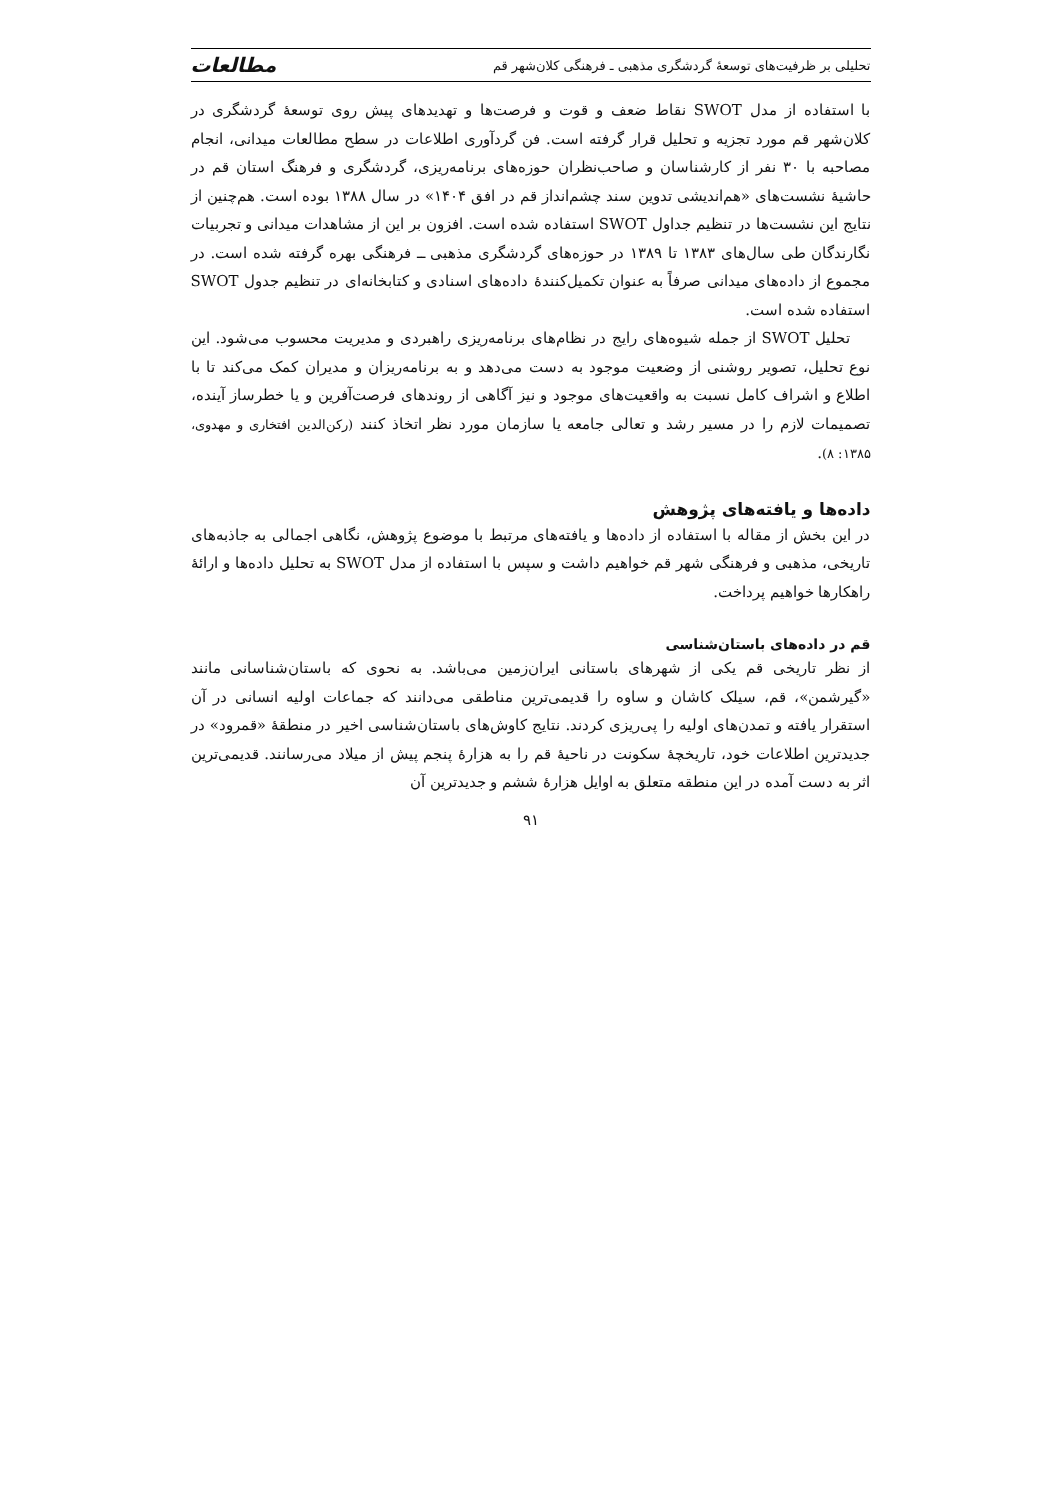تحلیلی بر ظرفیت‌های توسعهٔ گردشگری مذهبی ـ فرهنگی کلان‌شهر قم مطالعات
با استفاده از مدل SWOT نقاط ضعف و قوت و فرصت‌ها و تهدیدهای پیش روی توسعهٔ گردشگری در کلان‌شهر قم مورد تجزیه و تحلیل قرار گرفته است. فن گردآوری اطلاعات در سطح مطالعات میدانی، انجام مصاحبه با ۳۰ نفر از کارشناسان و صاحب‌نظران حوزه‌های برنامه‌ریزی، گردشگری و فرهنگ استان قم در حاشیهٔ نشست‌های «هم‌اندیشی تدوین سند چشم‌انداز قم در افق ۱۴۰۴» در سال ۱۳۸۸ بوده است. هم‌چنین از نتایج این نشست‌ها در تنظیم جداول SWOT استفاده شده است. افزون بر این از مشاهدات میدانی و تجربیات نگارندگان طی سال‌های ۱۳۸۳ تا ۱۳۸۹ در حوزه‌های گردشگری مذهبی ــ فرهنگی بهره گرفته شده است. در مجموع از داده‌های میدانی صرفاً به عنوان تکمیل‌کنندهٔ داده‌های اسنادی و کتابخانه‌ای در تنظیم جدول SWOT استفاده شده است.
تحلیل SWOT از جمله شیوه‌های رایج در نظام‌های برنامه‌ریزی راهبردی و مدیریت محسوب می‌شود. این نوع تحلیل، تصویر روشنی از وضعیت موجود به دست می‌دهد و به برنامه‌ریزان و مدیران کمک می‌کند تا با اطلاع و اشراف کامل نسبت به واقعیت‌های موجود و نیز آگاهی از روندهای فرصت‌آفرین و یا خطرساز آینده، تصمیمات لازم را در مسیر رشد و تعالی جامعه یا سازمان مورد نظر اتخاذ کنند (رکن‌الدین افتخاری و مهدوی، ۱۳۸۵: ۸).
داده‌ها و یافته‌های پژوهش
در این بخش از مقاله با استفاده از داده‌ها و یافته‌های مرتبط با موضوع پژوهش، نگاهی اجمالی به جاذبه‌های تاریخی، مذهبی و فرهنگی شهر قم خواهیم داشت و سپس با استفاده از مدل SWOT به تحلیل داده‌ها و ارائهٔ راهکارها خواهیم پرداخت.
قم در داده‌های باستان‌شناسی
از نظر تاریخی قم یکی از شهرهای باستانی ایران‌زمین می‌باشد. به نحوی که باستان‌شناسانی مانند «گیرشمن»، قم، سیلک کاشان و ساوه را قدیمی‌ترین مناطقی می‌دانند که جماعات اولیه انسانی در آن استقرار یافته و تمدن‌های اولیه را پی‌ریزی کردند. نتایج کاوش‌های باستان‌شناسی اخیر در منطقهٔ «قمرود» در جدیدترین اطلاعات خود، تاریخچهٔ سکونت در ناحیهٔ قم را به هزارهٔ پنجم پیش از میلاد می‌رسانند. قدیمی‌ترین اثر به دست آمده در این منطقه متعلق به اوایل هزارهٔ ششم و جدیدترین آن
۹۱